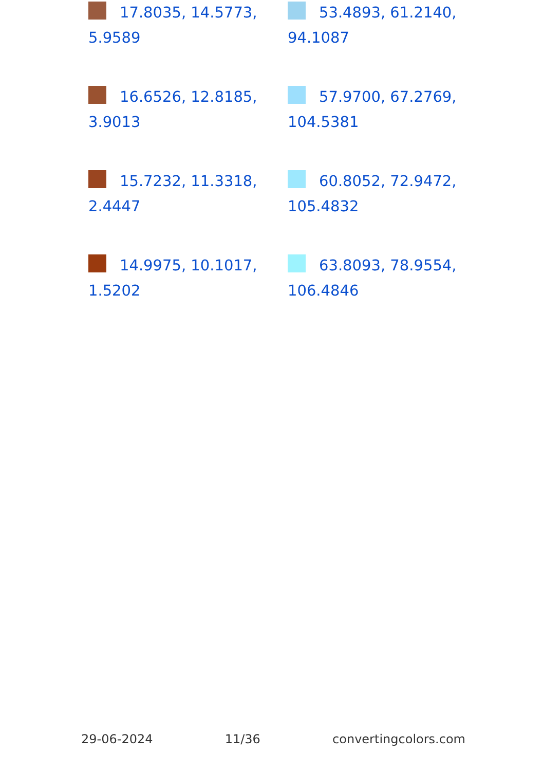17.8035, 14.5773, 5.9589
53.4893, 61.2140, 94.1087
16.6526, 12.8185, 3.9013
57.9700, 67.2769, 104.5381
15.7232, 11.3318, 2.4447
60.8052, 72.9472, 105.4832
14.9975, 10.1017, 1.5202
63.8093, 78.9554, 106.4846
29-06-2024 11/36 convertingcolors.com